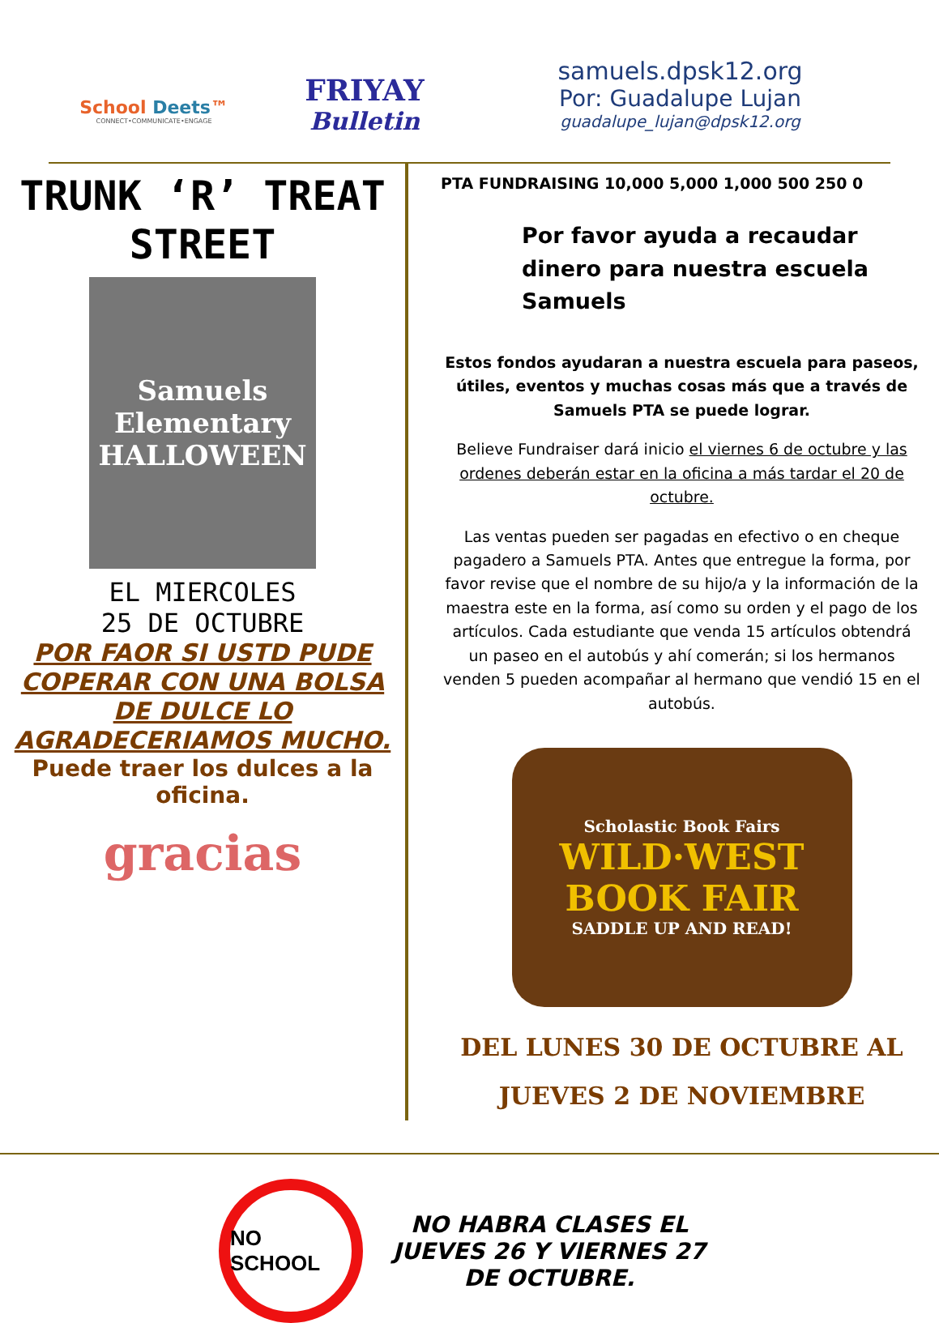School Deets™
CONNECT•COMMUNICATE•ENGAGE
FRIYAY
Bulletin
samuels.dpsk12.org
Por: Guadalupe Lujan
guadalupe_lujan@dpsk12.org
TRUNK ‘R’ TREAT
STREET
Samuels Elementary
HALLOWEEN
EL MIERCOLES
25 DE OCTUBRE
POR FAOR SI USTD PUDE COPERAR CON UNA BOLSA DE DULCE LO AGRADECERIAMOS MUCHO.
Puede traer los dulces a la oficina.
gracias
PTA FUNDRAISING 10,000 5,000 1,000 500 250 0
Por favor ayuda a recaudar dinero para nuestra escuela Samuels
Estos fondos ayudaran a nuestra escuela para paseos, útiles, eventos y muchas cosas más que a través de Samuels PTA se puede lograr.
Believe Fundraiser dará inicio el viernes 6 de octubre y las ordenes deberán estar en la oficina a más tardar el 20 de octubre.
Las ventas pueden ser pagadas en efectivo o en cheque pagadero a Samuels PTA. Antes que entregue la forma, por favor revise que el nombre de su hijo/a y la información de la maestra este en la forma, así como su orden y el pago de los artículos. Cada estudiante que venda 15 artículos obtendrá un paseo en el autobús y ahí comerán; si los hermanos venden 5 pueden acompañar al hermano que vendió 15 en el autobús.
Scholastic Book Fairs
WILD·WEST
BOOK FAIR
SADDLE UP AND READ!
DEL LUNES 30 DE OCTUBRE AL
JUEVES 2 DE NOVIEMBRE
NO SCHOOL
NO HABRA CLASES EL JUEVES 26 Y VIERNES 27 DE OCTUBRE.